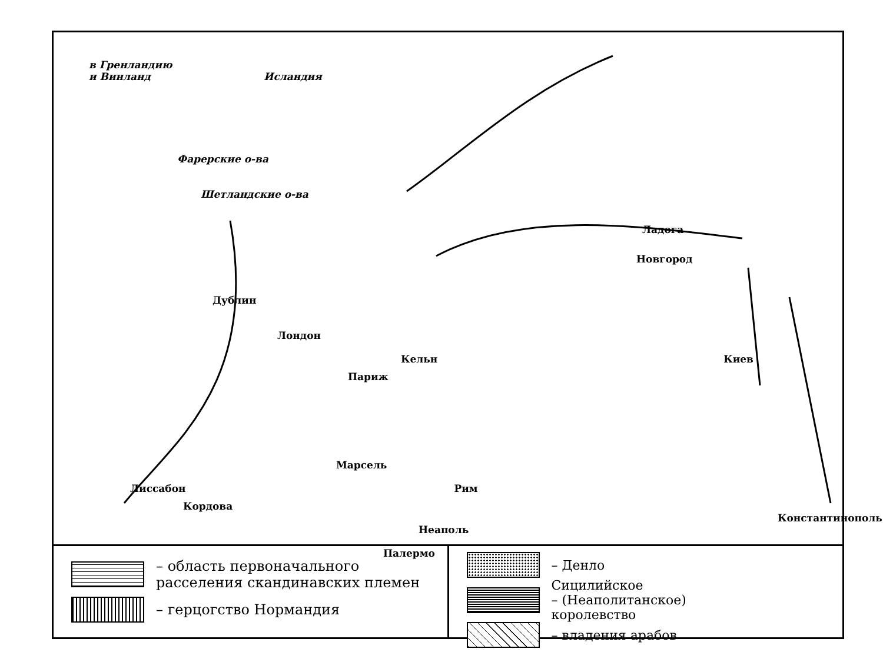в Гренландию
и Винланд Исландия
Фарерские о-ва
Шетландские о-ва
Ладога
Новгород
Дублин
Лондон
Кельн Киев
Париж
Марсель
Лиссабон Рим
Кордова Константинополь
Неаполь
Палермо
– область первоначального
расселения скандинавских племен
– герцогство Нормандия
– Денло
Сицилийское
– (Неаполитанское)
королевство
– владения арабов